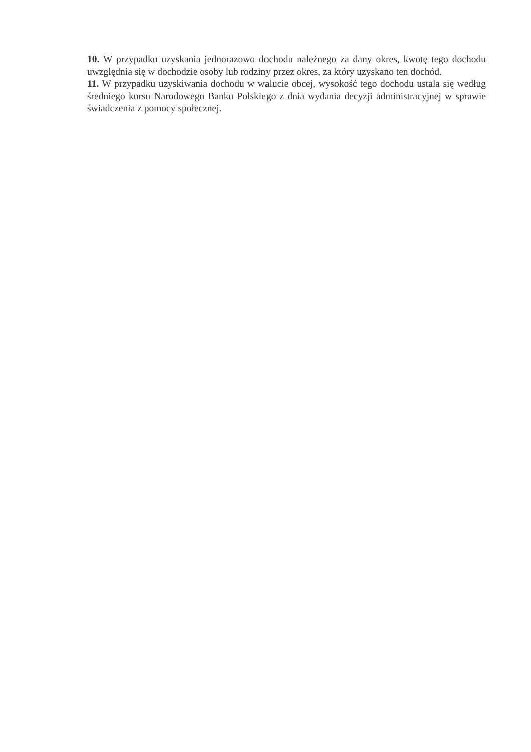10. W przypadku uzyskania jednorazowo dochodu należnego za dany okres, kwotę tego dochodu uwzględnia się w dochodzie osoby lub rodziny przez okres, za który uzyskano ten dochód.
11. W przypadku uzyskiwania dochodu w walucie obcej, wysokość tego dochodu ustala się według średniego kursu Narodowego Banku Polskiego z dnia wydania decyzji administracyjnej w sprawie świadczenia z pomocy społecznej.